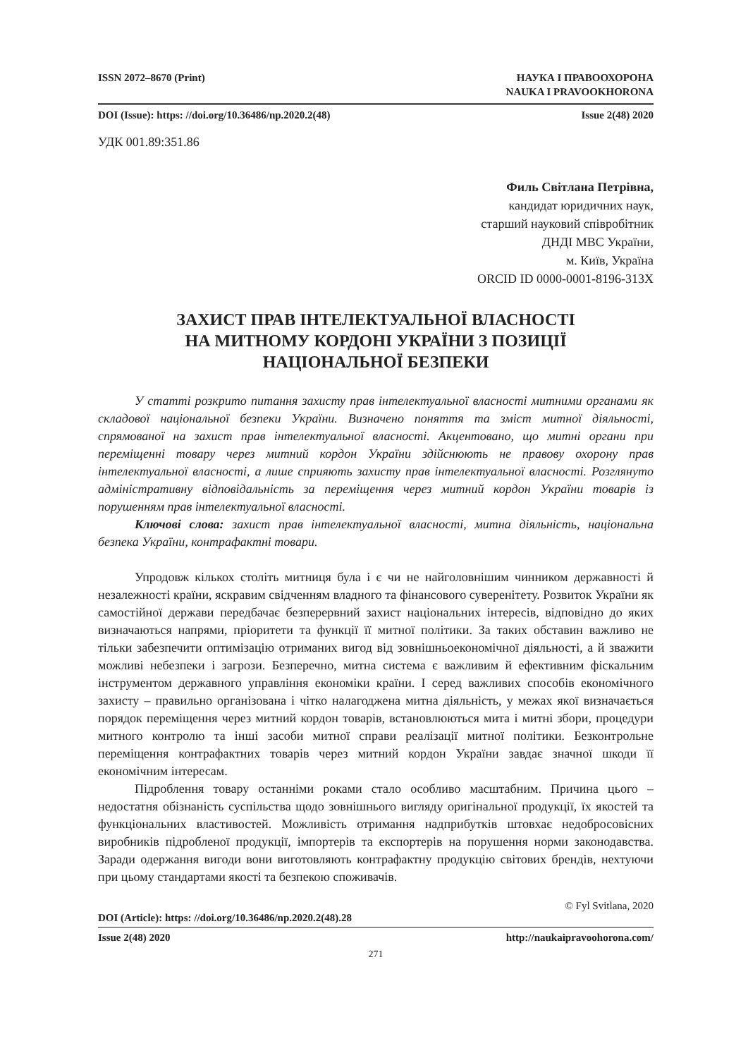ISSN 2072–8670 (Print) НАУКА І ПРАВООХОРОНА
NAUKA I PRAVOOKHORONA
DOI (Issue): https: //doi.org/10.36486/np.2020.2(48) Issue 2(48) 2020
УДК 001.89:351.86
Филь Світлана Петрівна,
кандидат юридичних наук,
старший науковий співробітник
ДНДІ МВС України,
м. Київ, Україна
ORCID ID 0000-0001-8196-313X
ЗАХИСТ ПРАВ ІНТЕЛЕКТУАЛЬНОЇ ВЛАСНОСТІ
НА МИТНОМУ КОРДОНІ УКРАЇНИ З ПОЗИЦІЇ
НАЦІОНАЛЬНОЇ БЕЗПЕКИ
У статті розкрито питання захисту прав інтелектуальної власності митними органами як складової національної безпеки України. Визначено поняття та зміст митної діяльності, спрямованої на захист прав інтелектуальної власності. Акцентовано, що митні органи при переміщенні товару через митний кордон України здійснюють не правову охорону прав інтелектуальної власності, а лише сприяють захисту прав інтелектуальної власності. Розглянуто адміністративну відповідальність за переміщення через митний кордон України товарів із порушенням прав інтелектуальної власності.
Ключові слова: захист прав інтелектуальної власності, митна діяльність, національна безпека України, контрафактні товари.
Упродовж кількох століть митниця була і є чи не найголовнішим чинником державності й незалежності країни, яскравим свідченням владного та фінансового суверенітету. Розвиток України як самостійної держави передбачає безперервний захист національних інтересів, відповідно до яких визначаються напрями, пріоритети та функції її митної політики. За таких обставин важливо не тільки забезпечити оптимізацію отриманих вигод від зовнішньоекономічної діяльності, а й зважити можливі небезпеки і загрози. Безперечно, митна система є важливим й ефективним фіскальним інструментом державного управління економіки країни. І серед важливих способів економічного захисту – правильно організована і чітко налагоджена митна діяльність, у межах якої визначається порядок переміщення через митний кордон товарів, встановлюються мита і митні збори, процедури митного контролю та інші засоби митної справи реалізації митної політики. Безконтрольне переміщення контрафактних товарів через митний кордон України завдає значної шкоди її економічним інтересам.
Підроблення товару останніми роками стало особливо масштабним. Причина цього – недостатня обізнаність суспільства щодо зовнішнього вигляду оригінальної продукції, їх якостей та функціональних властивостей. Можливість отримання надприбутків штовхає недобросовісних виробників підробленої продукції, імпортерів та експортерів на порушення норми законодавства. Заради одержання вигоди вони виготовляють контрафактну продукцію світових брендів, нехтуючи при цьому стандартами якості та безпекою споживачів.
© Fyl Svitlana, 2020
DOI (Article): https: //doi.org/10.36486/np.2020.2(48).28
Issue 2(48) 2020 http://naukaipravoohorona.com/
271